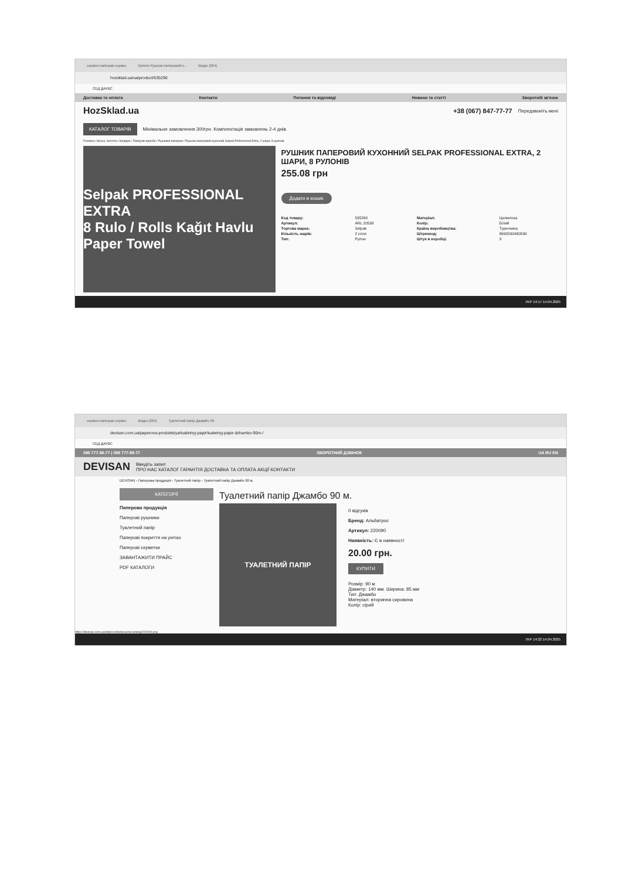сервіси паперові сервис Купити Рушник паперовий к... Вхідні (264)
hozsklad.ua/ua/product/535290
СЕД ДАУВС
Доставка та оплата Контакти Питання та відповіді Новини та статті Зворотній зв'язок
HozSklad.ua +38 (067) 847-77-77 Передзвоніть мені
КАТАЛОГ ТОВАРІВ Мінімальне замовлення 300грн. Комплектація замовлень 2-4 днів.
Головна / Краса, чистота і порядок / Паперові вироби / Рушники паперові / Рушник паперовий кухонний Selpak Professional Extra, 2 шари, 8 рулонів
Selpak PROFESSIONAL EXTRA
8 Rulo / Rolls Kağıt Havlu Paper Towel
РУШНИК ПАПЕРОВИЙ КУХОННИЙ SELPAK PROFESSIONAL EXTRA, 2 ШАРИ, 8 РУЛОНІВ
255.08 грн
Додати в кошик
Код товару: 535290 Матеріал: Целюлоза Артикул: ARL 20599 Колір: Білий Торгова марка: Selpak Країна виробництва: Туреччина Кількість шарів: 2 слоя Штрихкод: 8690530480599 Тип: Рулон Штук в коробці: 3
УКР 14:17 14.04.2025
сервіси паперові сервис Вхідні (264) Туалетний папір Джамбо 90
devisan.com.ua/paperova-produktsiya/tualetnyj-papir/tualetnyj-papir-dzhambo-90m-/
СЕД ДАУВС
095 777-88-77 | 098 777-88-77 ЗВОРОТНИЙ ДЗВІНОК UA RU EN
DEVISAN
Введіть запит
ПРО НАС КАТАЛОГ ГАРАНТІЯ ДОСТАВКА ТА ОПЛАТА АКЦІЇ КОНТАКТИ
DEVISAN › Паперова продукція › Туалетний папір › Туалетний папір Джамбо 90 м.
КАТЕГОРІЇ
Паперова продукція
Паперові рушники
Туалетний папір
Паперові покриття на унітаз
Паперові серветки
ЗАВАНТАЖИТИ ПРАЙС
PDF КАТАЛОГИ
Туалетний папір Джамбо 90 м.
ТУАЛЕТНИЙ ПАПІР
0 відгуків
Бренд: Альбатрос
Артикул: 220090
Наявність: Є в наявності
20.00 грн.
КУПИТИ
Розмір: 90 м
Діаметр: 140 мм. Ширина: 85 мм
Тип: Джамбо
Матеріал: вторинна сировина
Колір: сірий
https://devisan.com.ua/static/content/cache/catalog/220090.png
УКР 14:22 14.04.2025